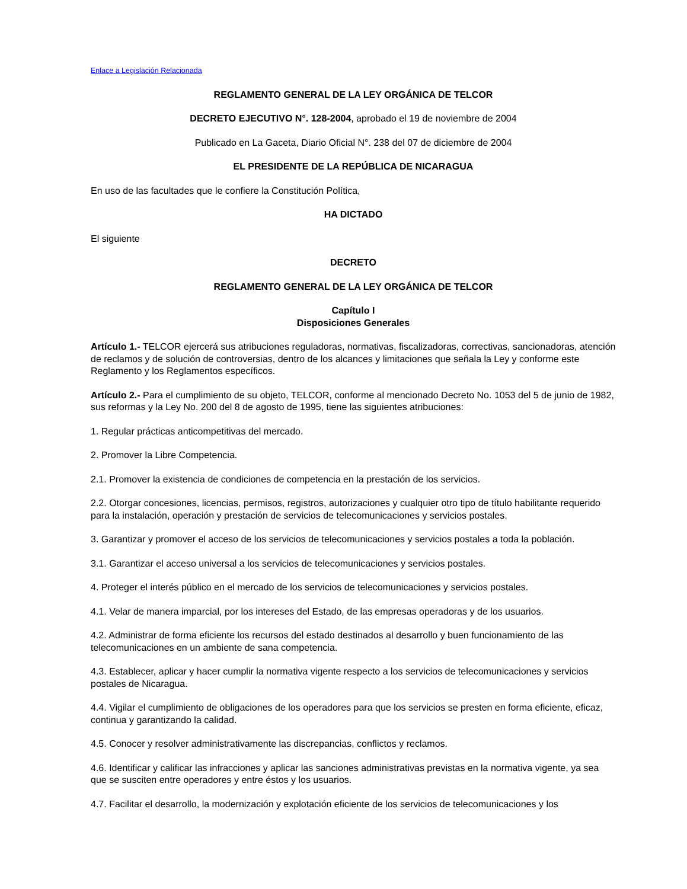Enlace a Legislación Relacionada
REGLAMENTO GENERAL DE LA LEY ORGÁNICA DE TELCOR
DECRETO EJECUTIVO N°. 128-2004, aprobado el 19 de noviembre de 2004
Publicado en La Gaceta, Diario Oficial N°. 238 del 07 de diciembre de 2004
EL PRESIDENTE DE LA REPÚBLICA DE NICARAGUA
En uso de las facultades que le confiere la Constitución Política,
HA DICTADO
El siguiente
DECRETO
REGLAMENTO GENERAL DE LA LEY ORGÁNICA DE TELCOR
Capítulo I
Disposiciones Generales
Artículo 1.- TELCOR ejercerá sus atribuciones reguladoras, normativas, fiscalizadoras, correctivas, sancionadoras, atención de reclamos y de solución de controversias, dentro de los alcances y limitaciones que señala la Ley y conforme este Reglamento y los Reglamentos específicos.
Artículo 2.- Para el cumplimiento de su objeto, TELCOR, conforme al mencionado Decreto No. 1053 del 5 de junio de 1982, sus reformas y la Ley No. 200 del 8 de agosto de 1995, tiene las siguientes atribuciones:
1. Regular prácticas anticompetitivas del mercado.
2. Promover la Libre Competencia.
2.1. Promover la existencia de condiciones de competencia en la prestación de los servicios.
2.2. Otorgar concesiones, licencias, permisos, registros, autorizaciones y cualquier otro tipo de título habilitante requerido para la instalación, operación y prestación de servicios de telecomunicaciones y servicios postales.
3. Garantizar y promover el acceso de los servicios de telecomunicaciones y servicios postales a toda la población.
3.1. Garantizar el acceso universal a los servicios de telecomunicaciones y servicios postales.
4. Proteger el interés público en el mercado de los servicios de telecomunicaciones y servicios postales.
4.1. Velar de manera imparcial, por los intereses del Estado, de las empresas operadoras y de los usuarios.
4.2. Administrar de forma eficiente los recursos del estado destinados al desarrollo y buen funcionamiento de las telecomunicaciones en un ambiente de sana competencia.
4.3. Establecer, aplicar y hacer cumplir la normativa vigente respecto a los servicios de telecomunicaciones y servicios postales de Nicaragua.
4.4. Vigilar el cumplimiento de obligaciones de los operadores para que los servicios se presten en forma eficiente, eficaz, continua y garantizando la calidad.
4.5. Conocer y resolver administrativamente las discrepancias, conflictos y reclamos.
4.6. Identificar y calificar las infracciones y aplicar las sanciones administrativas previstas en la normativa vigente, ya sea que se susciten entre operadores y entre éstos y los usuarios.
4.7. Facilitar el desarrollo, la modernización y explotación eficiente de los servicios de telecomunicaciones y los